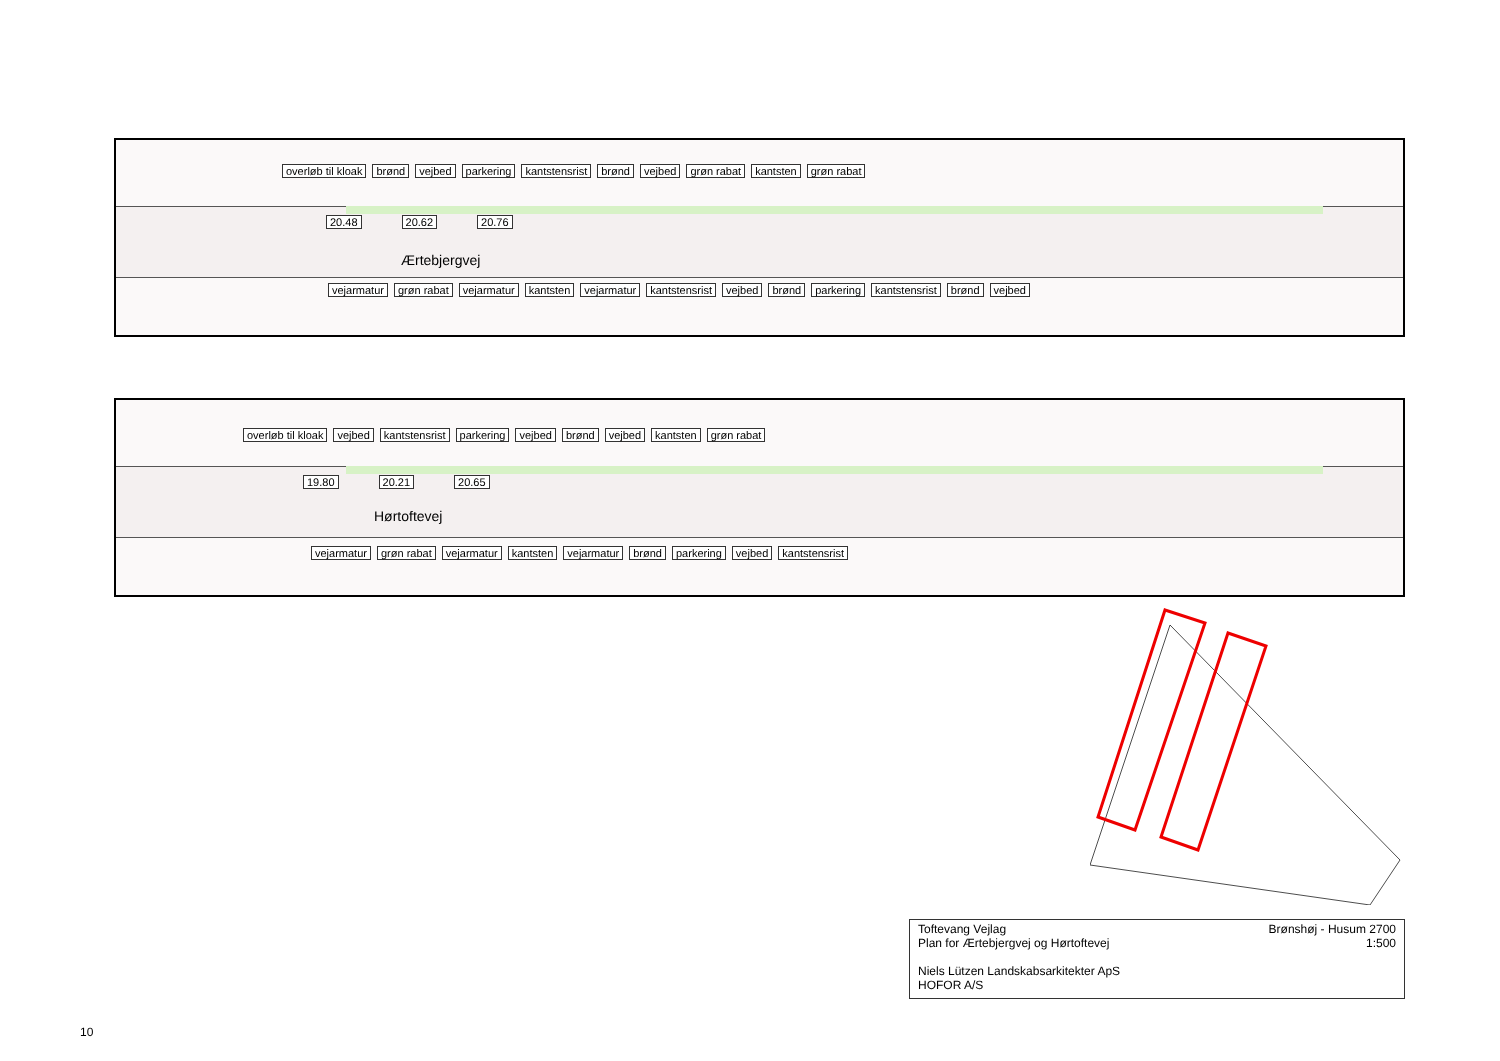overløb til kloak brønd vejbed parkering kantstensrist brønd vejbed grøn rabat kantsten grøn rabat
20.48 20.62 20.76
Ærtebjergvej
vejarmatur grøn rabat vejarmatur kantsten vejarmatur kantstensrist vejbed brønd parkering kantstensrist brønd vejbed
overløb til kloak vejbed kantstensrist parkering vejbed brønd vejbed kantsten grøn rabat
19.80 20.21 20.65
Hørtoftevej
vejarmatur grøn rabat vejarmatur kantsten vejarmatur brønd parkering vejbed kantstensrist
Toftevang Vejlag
Plan for Ærtebjergvej og Hørtoftevej
Niels Lützen Landskabsarkitekter ApS
HOFOR A/S
Brønshøj - Husum 2700
1:500
10